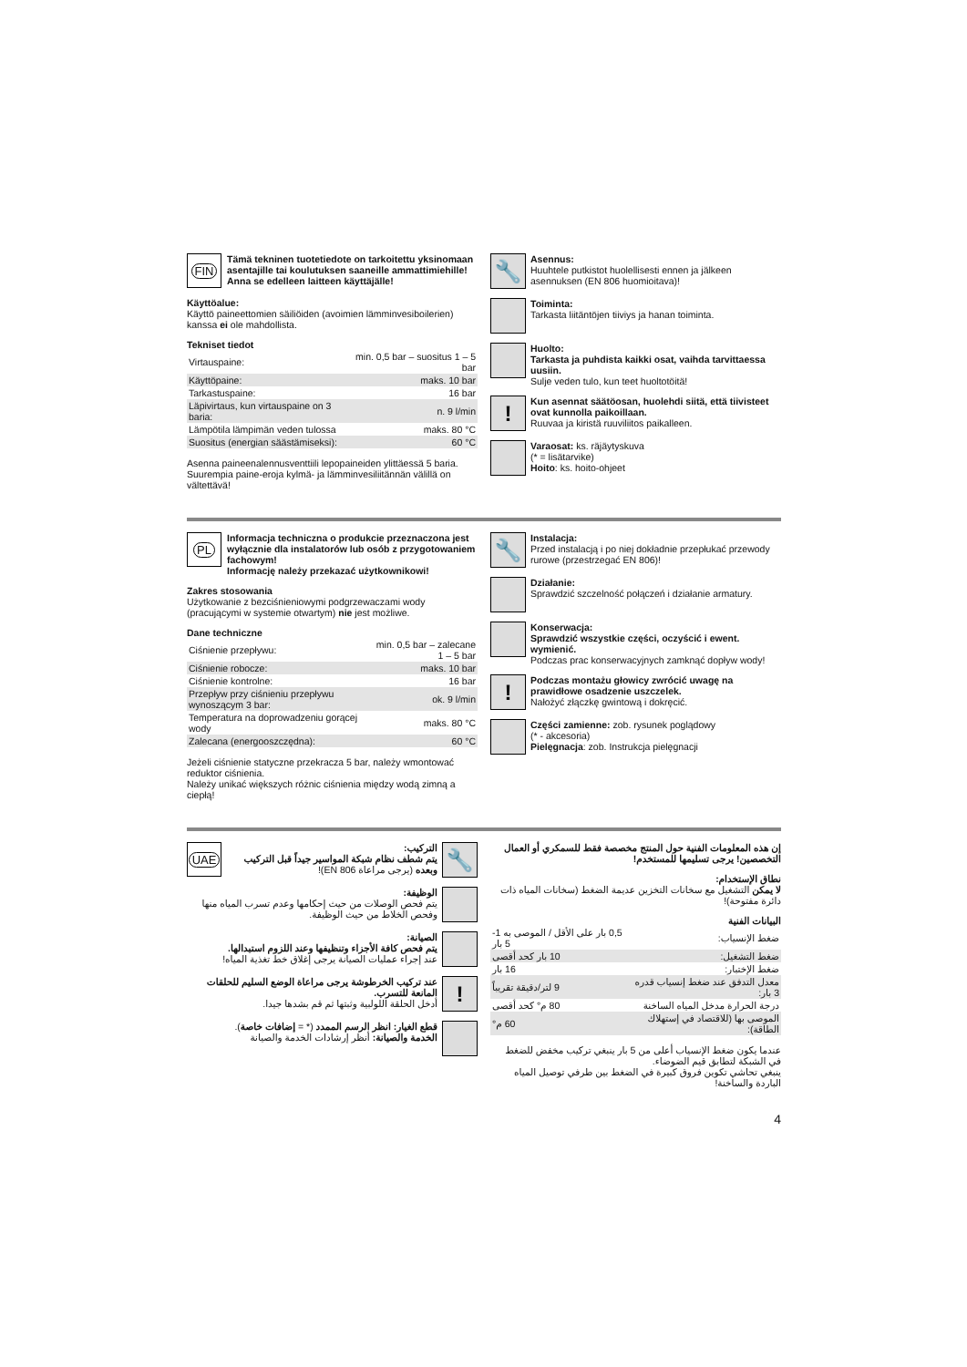FIN
Tämä tekninen tuotetiedote on tarkoitettu yksinomaan asentajille tai koulutuksen saaneille ammattimiehille!
Anna se edelleen laitteen käyttäjälle!
Käyttöalue:
Käyttö paineettomien säiliöiden (avoimien lämminvesiboilerien) kanssa ei ole mahdollista.
Tekniset tiedot
| Virtauspaine: | min. 0,5 bar – suositus 1 – 5 bar |
| Käyttöpaine: | maks. 10 bar |
| Tarkastuspaine: | 16 bar |
| Läpivirtaus, kun virtauspaine on 3 baria: | n. 9 l/min |
| Lämpötila lämpimän veden tulossa | maks. 80 °C |
| Suositus (energian säästämiseksi): | 60 °C |
Asenna paineenalennusventtiili lepopaineiden ylittäessä 5 baria. Suurempia paine-eroja kylmä- ja lämminvesiliitännän välillä on vältettävä!
🔧
Asennus:
Huuhtele putkistot huolellisesti ennen ja jälkeen asennuksen (EN 806 huomioitava)!
Toiminta:
Tarkasta liitäntöjen tiiviys ja hanan toiminta.
Huolto:
Tarkasta ja puhdista kaikki osat, vaihda tarvittaessa uusiin.
Sulje veden tulo, kun teet huoltotöitä!
!
Kun asennat säätöosan, huolehdi siitä, että tiivisteet ovat kunnolla paikoillaan.
Ruuvaa ja kiristä ruuviliitos paikalleen.
Varaosat: ks. räjäytyskuva
(* = lisätarvike)
Hoito: ks. hoito-ohjeet
PL
Informacja techniczna o produkcie przeznaczona jest wyłącznie dla instalatorów lub osób z przygotowaniem fachowym!
Informację należy przekazać użytkownikowi!
Zakres stosowania
Użytkowanie z bezciśnieniowymi podgrzewaczami wody (pracującymi w systemie otwartym) nie jest możliwe.
Dane techniczne
| Ciśnienie przepływu: | min. 0,5 bar – zalecane 1 – 5 bar |
| Ciśnienie robocze: | maks. 10 bar |
| Ciśnienie kontrolne: | 16 bar |
| Przepływ przy ciśnieniu przepływu wynoszącym 3 bar: | ok. 9 l/min |
| Temperatura na doprowadzeniu gorącej wody | maks. 80 °C |
| Zalecana (energooszczędna): | 60 °C |
Jeżeli ciśnienie statyczne przekracza 5 bar, należy wmontować reduktor ciśnienia.
Należy unikać większych różnic ciśnienia między wodą zimną a ciepłą!
🔧
Instalacja:
Przed instalacją i po niej dokładnie przepłukać przewody rurowe (przestrzegać EN 806)!
Działanie:
Sprawdzić szczelność połączeń i działanie armatury.
Konserwacja:
Sprawdzić wszystkie części, oczyścić i ewent. wymienić.
Podczas prac konserwacyjnych zamknąć dopływ wody!
!
Podczas montażu głowicy zwrócić uwagę na prawidłowe osadzenie uszczelek.
Nałożyć złączkę gwintową i dokręcić.
Części zamienne: zob. rysunek poglądowy
(* - akcesoria)
Pielęgnacja: zob. Instrukcja pielęgnacji
إن هذه المعلومات الفنية حول المنتج مخصصة فقط للسمكري أو العمال التخصصين! يرجى تسليمها للمستخدم!
نطاق الإستخدام:
لا يمكن التشغيل مع سخانات التخزين عديمة الضغط (سخانات المياه ذات دائرة مفتوحة)!
البيانات الفنية
| ضغط الإنسياب: | 0,5 بار على الأقل / الموصى به 1-5 بار |
| ضغط التشغيل: | 10 بار كحد أقصى |
| ضغط الإختبار: | 16 بار |
| معدل التدفق عند ضغط إنسياب قدره 3 بار: | 9 لتر/دقيقة تقريباً |
| درجة الحرارة مدخل المياه الساخنة | 80 م° كحد أقصى |
| الموصى بها (للاقتصاد في إستهلاك الطاقة): | 60 م° |
عندما يكون ضغط الإنسياب أعلى من 5 بار ينبغي تركيب مخفض للضغط في الشبكة لتطابق قيم الضوضاء.
ينبغي تحاشي تكوين فروق كبيرة في الضغط بين طرفي توصيل المياه الباردة والساخنة!
🔧
التركيب:
يتم شطف نظام شبكة المواسير جيداً قبل التركيب وبعده (يرجى مراعاة EN 806)!
UAE
الوظيفة:
يتم فحص الوصلات من حيث إحكامها وعدم تسرب المياه منها وفحص الخلاط من حيث الوظيفة.
الصيانة:
يتم فحص كافة الأجزاء وتنظيفها وعند اللزوم استبدالها.
عند إجراء عمليات الصيانة يرجى إغلاق خط تغذية المياه!
!
عند تركيب الخرطوشة يرجى مراعاة الوضع السليم للحلقات المانعة للتسرب.
أدخل الحلقة اللولبية وثبتها ثم قم بشدها جيدا.
قطع الغيار: انظر الرسم الممدد (* = إضافات خاصة).
الخدمة والصيانة: أنظر إرشادات الخدمة والصيانة
4